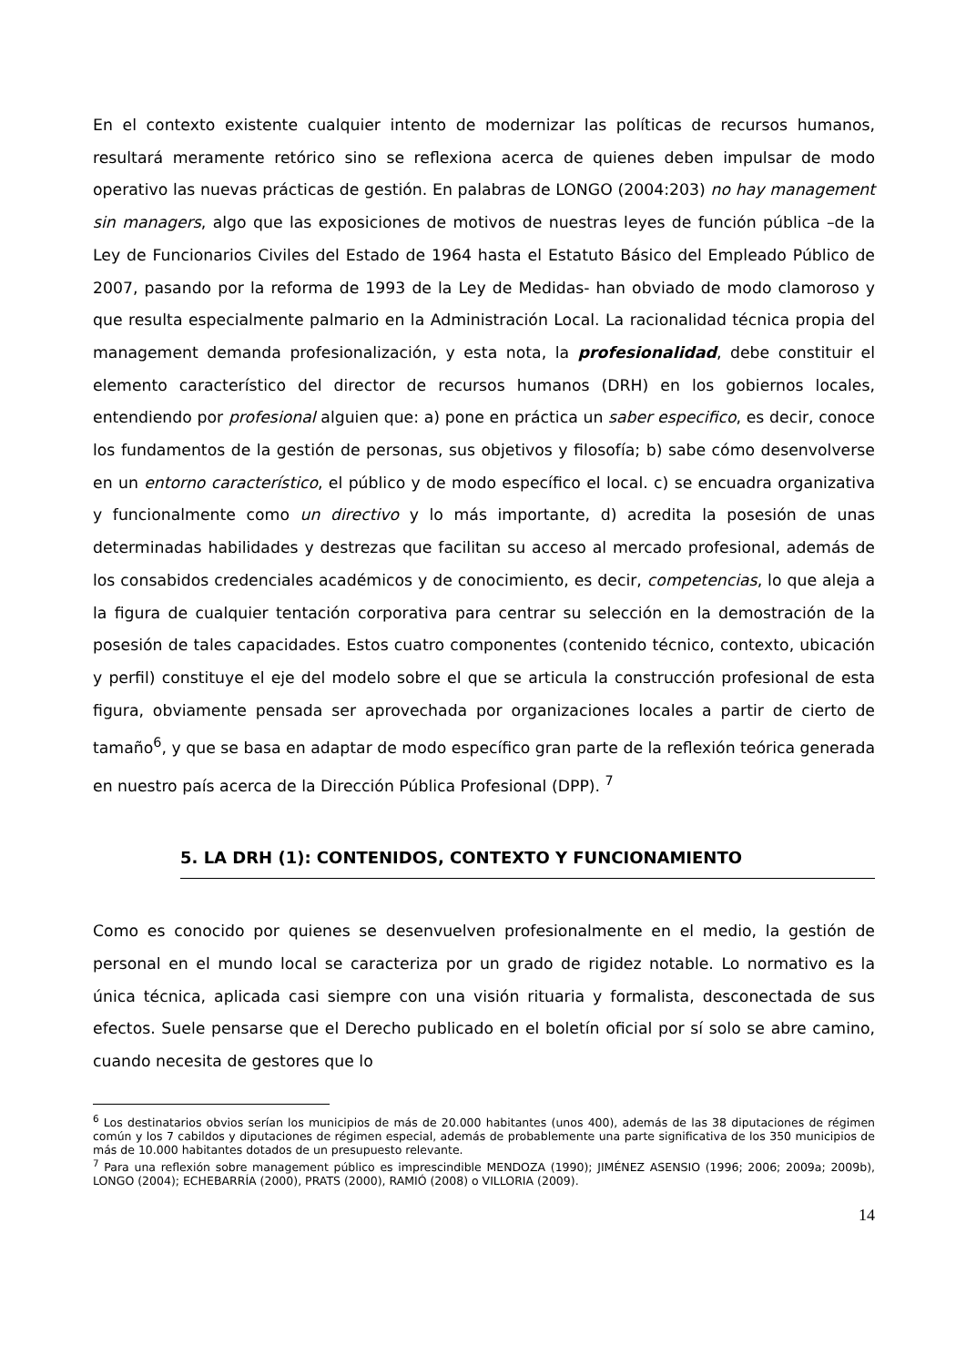En el contexto existente cualquier intento de modernizar las políticas de recursos humanos, resultará meramente retórico sino se reflexiona acerca de quienes deben impulsar de modo operativo las nuevas prácticas de gestión. En palabras de LONGO (2004:203) no hay management sin managers, algo que las exposiciones de motivos de nuestras leyes de función pública –de la Ley de Funcionarios Civiles del Estado de 1964 hasta el Estatuto Básico del Empleado Público de 2007, pasando por la reforma de 1993 de la Ley de Medidas- han obviado de modo clamoroso y que resulta especialmente palmario en la Administración Local. La racionalidad técnica propia del management demanda profesionalización, y esta nota, la profesionalidad, debe constituir el elemento característico del director de recursos humanos (DRH) en los gobiernos locales, entendiendo por profesional alguien que: a) pone en práctica un saber especifico, es decir, conoce los fundamentos de la gestión de personas, sus objetivos y filosofía; b) sabe cómo desenvolverse en un entorno característico, el público y de modo específico el local. c) se encuadra organizativa y funcionalmente como un directivo y lo más importante, d) acredita la posesión de unas determinadas habilidades y destrezas que facilitan su acceso al mercado profesional, además de los consabidos credenciales académicos y de conocimiento, es decir, competencias, lo que aleja a la figura de cualquier tentación corporativa para centrar su selección en la demostración de la posesión de tales capacidades. Estos cuatro componentes (contenido técnico, contexto, ubicación y perfil) constituye el eje del modelo sobre el que se articula la construcción profesional de esta figura, obviamente pensada ser aprovechada por organizaciones locales a partir de cierto de tamaño<sup>6</sup>, y que se basa en adaptar de modo específico gran parte de la reflexión teórica generada en nuestro país acerca de la Dirección Pública Profesional (DPP). <sup>7</sup>
5. LA DRH (1): CONTENIDOS, CONTEXTO Y FUNCIONAMIENTO
Como es conocido por quienes se desenvuelven profesionalmente en el medio, la gestión de personal en el mundo local se caracteriza por un grado de rigidez notable. Lo normativo es la única técnica, aplicada casi siempre con una visión rituaria y formalista, desconectada de sus efectos. Suele pensarse que el Derecho publicado en el boletín oficial por sí solo se abre camino, cuando necesita de gestores que lo
<sup>6</sup> Los destinatarios obvios serían los municipios de más de 20.000 habitantes (unos 400), además de las 38 diputaciones de régimen común y los 7 cabildos y diputaciones de régimen especial, además de probablemente una parte significativa de los 350 municipios de más de 10.000 habitantes dotados de un presupuesto relevante.
<sup>7</sup> Para una reflexión sobre management público es imprescindible MENDOZA (1990); JIMÉNEZ ASENSIO (1996; 2006; 2009a; 2009b), LONGO (2004); ECHEBARRÍA (2000), PRATS (2000), RAMIÓ (2008) o VILLORIA (2009).
14